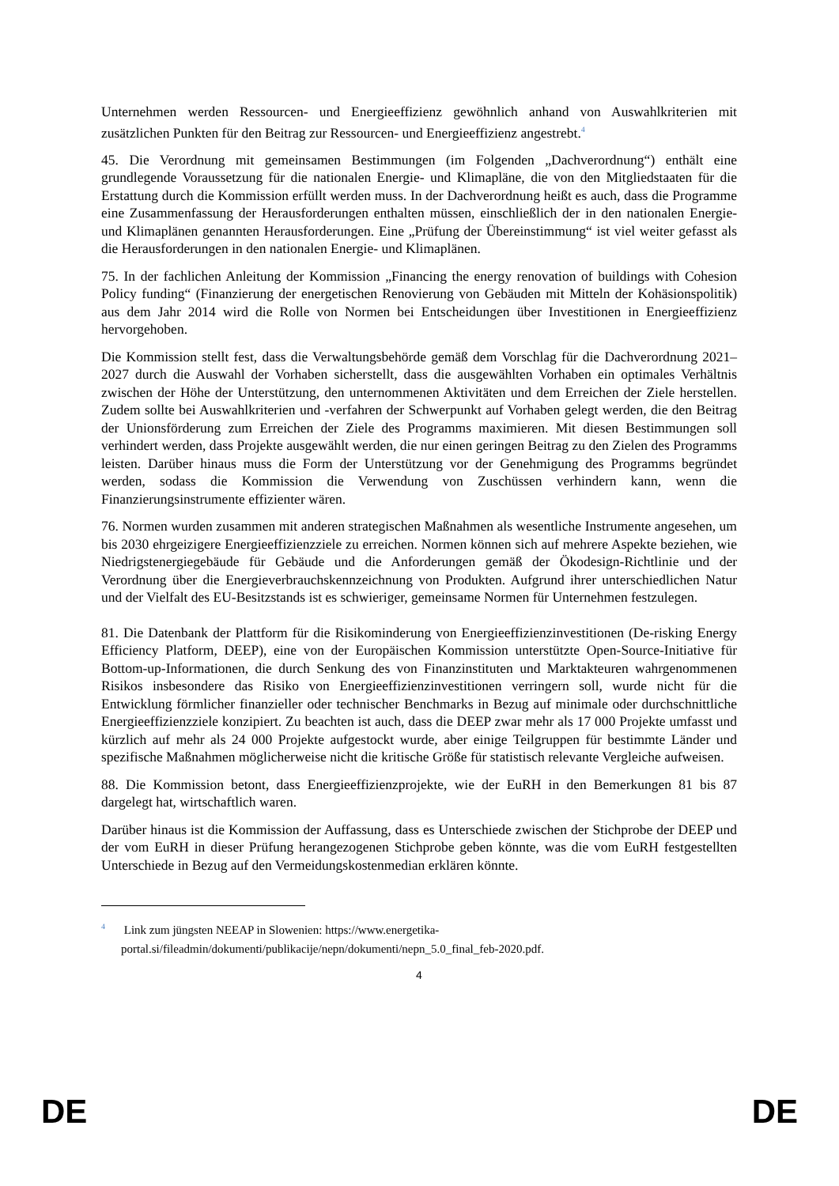Unternehmen werden Ressourcen- und Energieeffizienz gewöhnlich anhand von Auswahlkriterien mit zusätzlichen Punkten für den Beitrag zur Ressourcen- und Energieeffizienz angestrebt.<sup>4</sup>
45. Die Verordnung mit gemeinsamen Bestimmungen (im Folgenden „Dachverordnung“) enthält eine grundlegende Voraussetzung für die nationalen Energie- und Klimapläne, die von den Mitgliedstaaten für die Erstattung durch die Kommission erfüllt werden muss. In der Dachverordnung heißt es auch, dass die Programme eine Zusammenfassung der Herausforderungen enthalten müssen, einschließlich der in den nationalen Energie- und Klimaplänen genannten Herausforderungen. Eine „Prüfung der Übereinstimmung“ ist viel weiter gefasst als die Herausforderungen in den nationalen Energie- und Klimaplänen.
75. In der fachlichen Anleitung der Kommission „Financing the energy renovation of buildings with Cohesion Policy funding“ (Finanzierung der energetischen Renovierung von Gebäuden mit Mitteln der Kohäsionspolitik) aus dem Jahr 2014 wird die Rolle von Normen bei Entscheidungen über Investitionen in Energieeffizienz hervorgehoben.
Die Kommission stellt fest, dass die Verwaltungsbehörde gemäß dem Vorschlag für die Dachverordnung 2021–2027 durch die Auswahl der Vorhaben sicherstellt, dass die ausgewählten Vorhaben ein optimales Verhältnis zwischen der Höhe der Unterstützung, den unternommenen Aktivitäten und dem Erreichen der Ziele herstellen. Zudem sollte bei Auswahlkriterien und -verfahren der Schwerpunkt auf Vorhaben gelegt werden, die den Beitrag der Unionsförderung zum Erreichen der Ziele des Programms maximieren. Mit diesen Bestimmungen soll verhindert werden, dass Projekte ausgewählt werden, die nur einen geringen Beitrag zu den Zielen des Programms leisten. Darüber hinaus muss die Form der Unterstützung vor der Genehmigung des Programms begründet werden, sodass die Kommission die Verwendung von Zuschüssen verhindern kann, wenn die Finanzierungsinstrumente effizienter wären.
76. Normen wurden zusammen mit anderen strategischen Maßnahmen als wesentliche Instrumente angesehen, um bis 2030 ehrgeizigere Energieeffizienzziele zu erreichen. Normen können sich auf mehrere Aspekte beziehen, wie Niedrigstenergiegebäude für Gebäude und die Anforderungen gemäß der Ökodesign-Richtlinie und der Verordnung über die Energieverbrauchskennzeichnung von Produkten. Aufgrund ihrer unterschiedlichen Natur und der Vielfalt des EU-Besitzstands ist es schwieriger, gemeinsame Normen für Unternehmen festzulegen.
81. Die Datenbank der Plattform für die Risikominderung von Energieeffizienzinvestitionen (De-risking Energy Efficiency Platform, DEEP), eine von der Europäischen Kommission unterstützte Open-Source-Initiative für Bottom-up-Informationen, die durch Senkung des von Finanzinstituten und Marktakteuren wahrgenommenen Risikos insbesondere das Risiko von Energieeffizienzinvestitionen verringern soll, wurde nicht für die Entwicklung förmlicher finanzieller oder technischer Benchmarks in Bezug auf minimale oder durchschnittliche Energieeffizienzziele konzipiert. Zu beachten ist auch, dass die DEEP zwar mehr als 17 000 Projekte umfasst und kürzlich auf mehr als 24 000 Projekte aufgestockt wurde, aber einige Teilgruppen für bestimmte Länder und spezifische Maßnahmen möglicherweise nicht die kritische Größe für statistisch relevante Vergleiche aufweisen.
88. Die Kommission betont, dass Energieeffizienzprojekte, wie der EuRH in den Bemerkungen 81 bis 87 dargelegt hat, wirtschaftlich waren.
Darüber hinaus ist die Kommission der Auffassung, dass es Unterschiede zwischen der Stichprobe der DEEP und der vom EuRH in dieser Prüfung herangezogenen Stichprobe geben könnte, was die vom EuRH festgestellten Unterschiede in Bezug auf den Vermeidungskostenmedian erklären könnte.
<sup>4</sup> Link zum jüngsten NEEAP in Slowenien: https://www.energetika-portal.si/fileadmin/dokumenti/publikacije/nepn/dokumenti/nepn_5.0_final_feb-2020.pdf.
4
DE DE